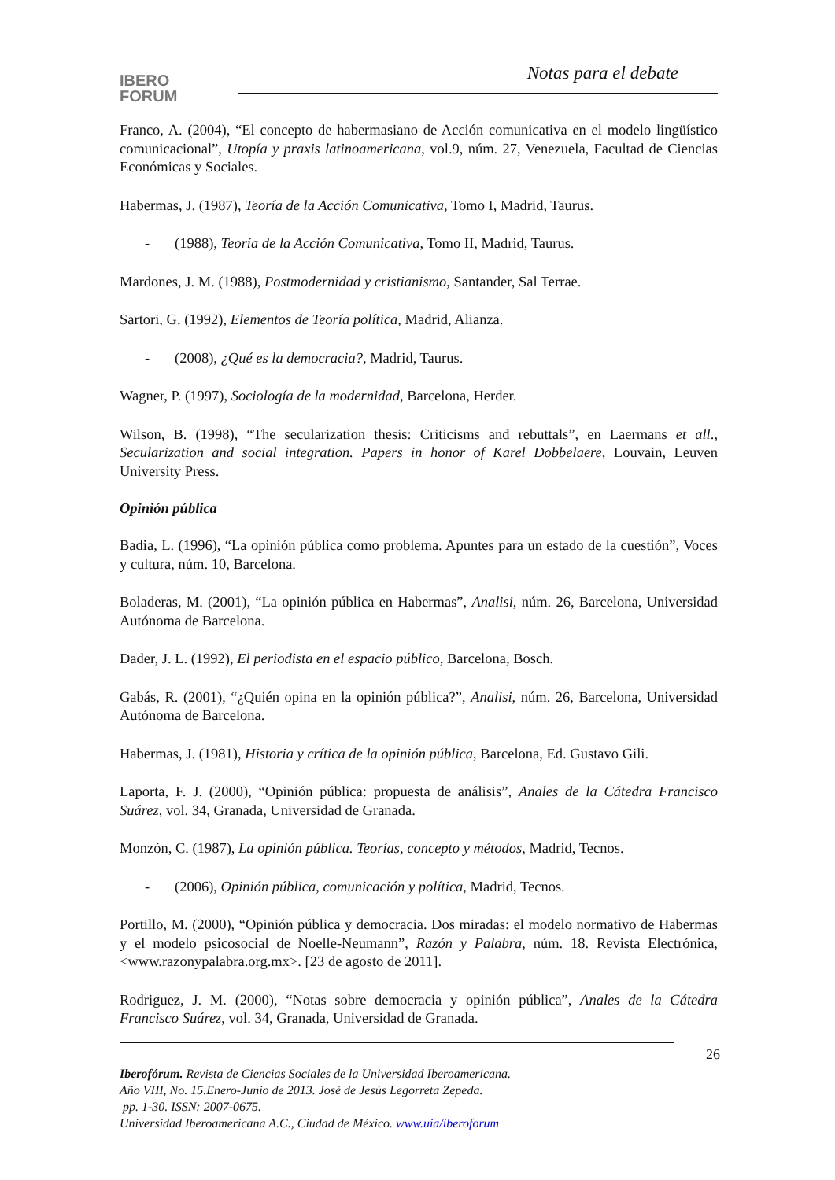IBERO
FORUM
Notas para el debate
Franco, A. (2004), “El concepto de habermasiano de Acción comunicativa en el modelo lingüístico comunicacional”, Utopía y praxis latinoamericana, vol.9, núm. 27, Venezuela, Facultad de Ciencias Económicas y Sociales.
Habermas, J. (1987), Teoría de la Acción Comunicativa, Tomo I, Madrid, Taurus.
- (1988), Teoría de la Acción Comunicativa, Tomo II, Madrid, Taurus.
Mardones, J. M. (1988), Postmodernidad y cristianismo, Santander, Sal Terrae.
Sartori, G. (1992), Elementos de Teoría política, Madrid, Alianza.
- (2008), ¿Qué es la democracia?, Madrid, Taurus.
Wagner, P. (1997), Sociología de la modernidad, Barcelona, Herder.
Wilson, B. (1998), “The secularization thesis: Criticisms and rebuttals”, en Laermans et all., Secularization and social integration. Papers in honor of Karel Dobbelaere, Louvain, Leuven University Press.
Opinión pública
Badia, L. (1996), “La opinión pública como problema. Apuntes para un estado de la cuestión”, Voces y cultura, núm. 10, Barcelona.
Boladeras, M. (2001), “La opinión pública en Habermas”, Analisi, núm. 26, Barcelona, Universidad Autónoma de Barcelona.
Dader, J. L. (1992), El periodista en el espacio público, Barcelona, Bosch.
Gabás, R. (2001), “¿Quién opina en la opinión pública?”, Analisi, núm. 26, Barcelona, Universidad Autónoma de Barcelona.
Habermas, J. (1981), Historia y crítica de la opinión pública, Barcelona, Ed. Gustavo Gili.
Laporta, F. J. (2000), “Opinión pública: propuesta de análisis”, Anales de la Cátedra Francisco Suárez, vol. 34, Granada, Universidad de Granada.
Monzón, C. (1987), La opinión pública. Teorías, concepto y métodos, Madrid, Tecnos.
- (2006), Opinión pública, comunicación y política, Madrid, Tecnos.
Portillo, M. (2000), “Opinión pública y democracia. Dos miradas: el modelo normativo de Habermas y el modelo psicosocial de Noelle-Neumann”, Razón y Palabra, núm. 18. Revista Electrónica, <www.razonypalabra.org.mx>. [23 de agosto de 2011].
Rodriguez, J. M. (2000), “Notas sobre democracia y opinión pública”, Anales de la Cátedra Francisco Suárez, vol. 34, Granada, Universidad de Granada.
26
Iberofórum. Revista de Ciencias Sociales de la Universidad Iberoamericana.
Año VIII, No. 15.Enero-Junio de 2013. José de Jesús Legorreta Zepeda.
pp. 1-30. ISSN: 2007-0675.
Universidad Iberoamericana A.C., Ciudad de México. www.uia/iberoforum